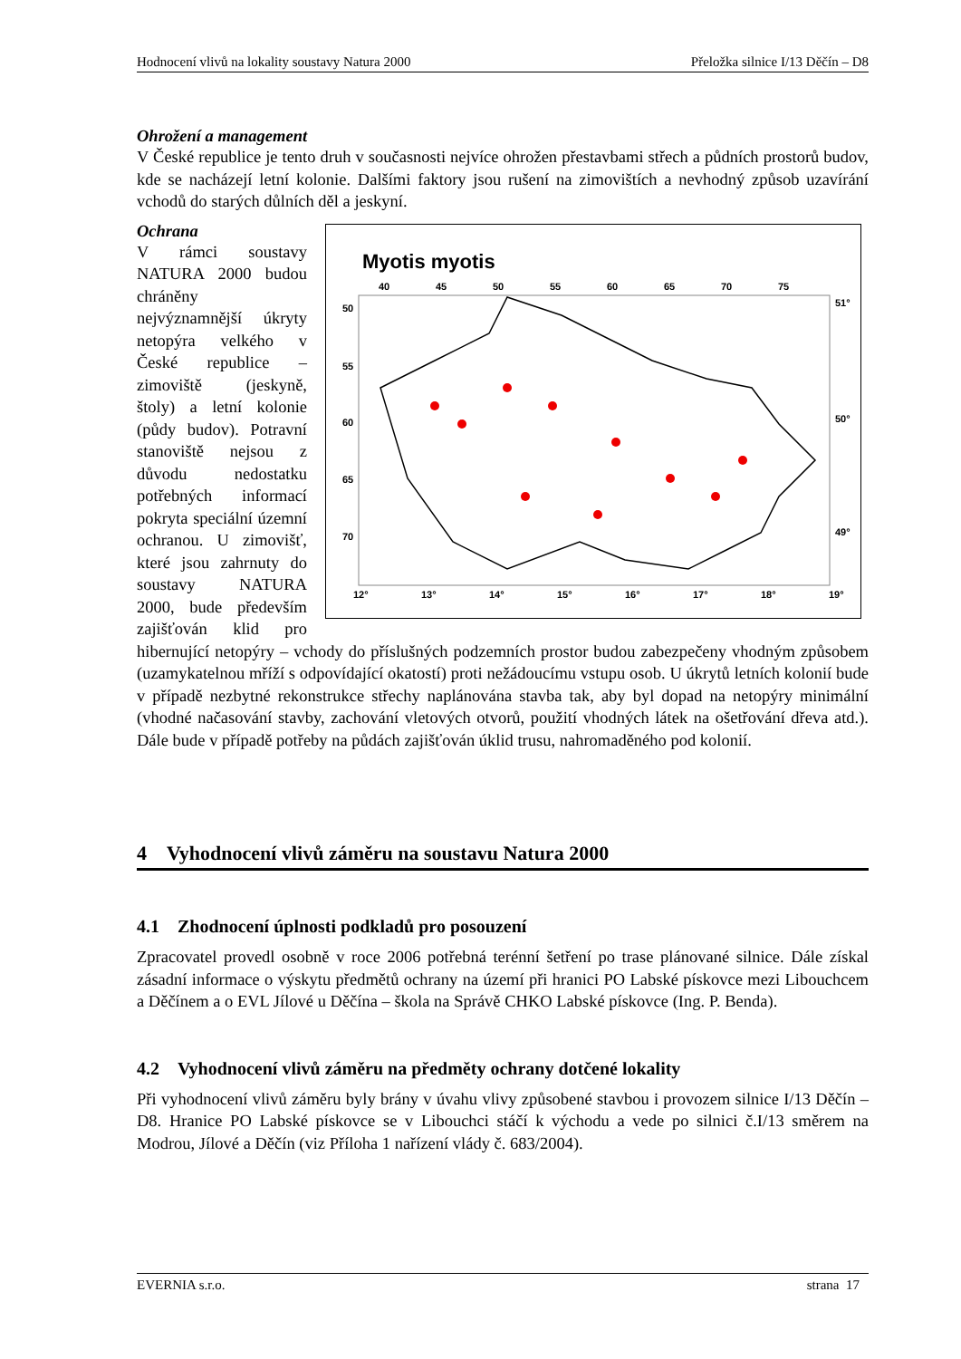Hodnocení vlivů na lokality soustavy Natura 2000 Přeložka silnice I/13 Děčín – D8
Ohrožení a management
V České republice je tento druh v současnosti nejvíce ohrožen přestavbami střech a půdních prostorů budov, kde se nacházejí letní kolonie. Dalšími faktory jsou rušení na zimovištích a nevhodný způsob uzavírání vchodů do starých důlních děl a jeskyní.
Myotis myotis
40
45
50
55
60
65
70
75
50
55
60
65
70
51°
50°
49°
12°
13°
14°
15°
16°
17°
18°
19°
Ochrana
V rámci soustavy NATURA 2000 budou chráněny nejvýznamnější úkryty netopýra velkého v České republice – zimoviště (jeskyně, štoly) a letní kolonie (půdy budov). Potravní stanoviště nejsou z důvodu nedostatku potřebných informací pokryta speciální územní ochranou. U zimovišť, které jsou zahrnuty do soustavy NATURA 2000, bude především zajišťován klid pro hibernující netopýry – vchody do příslušných podzemních prostor budou zabezpečeny vhodným způsobem (uzamykatelnou mříží s odpovídající okatostí) proti nežádoucímu vstupu osob. U úkrytů letních kolonií bude v případě nezbytné rekonstrukce střechy naplánována stavba tak, aby byl dopad na netopýry minimální (vhodné načasování stavby, zachování vletových otvorů, použití vhodných látek na ošetřování dřeva atd.). Dále bude v případě potřeby na půdách zajišťován úklid trusu, nahromaděného pod kolonií.
4 Vyhodnocení vlivů záměru na soustavu Natura 2000
4.1 Zhodnocení úplnosti podkladů pro posouzení
Zpracovatel provedl osobně v roce 2006 potřebná terénní šetření po trase plánované silnice. Dále získal zásadní informace o výskytu předmětů ochrany na území při hranici PO Labské pískovce mezi Libouchcem a Děčínem a o EVL Jílové u Děčína – škola na Správě CHKO Labské pískovce (Ing. P. Benda).
4.2 Vyhodnocení vlivů záměru na předměty ochrany dotčené lokality
Při vyhodnocení vlivů záměru byly brány v úvahu vlivy způsobené stavbou i provozem silnice I/13 Děčín – D8. Hranice PO Labské pískovce se v Libouchci stáčí k východu a vede po silnici č.I/13 směrem na Modrou, Jílové a Děčín (viz Příloha 1 nařízení vlády č. 683/2004).
EVERNIA s.r.o. strana 17